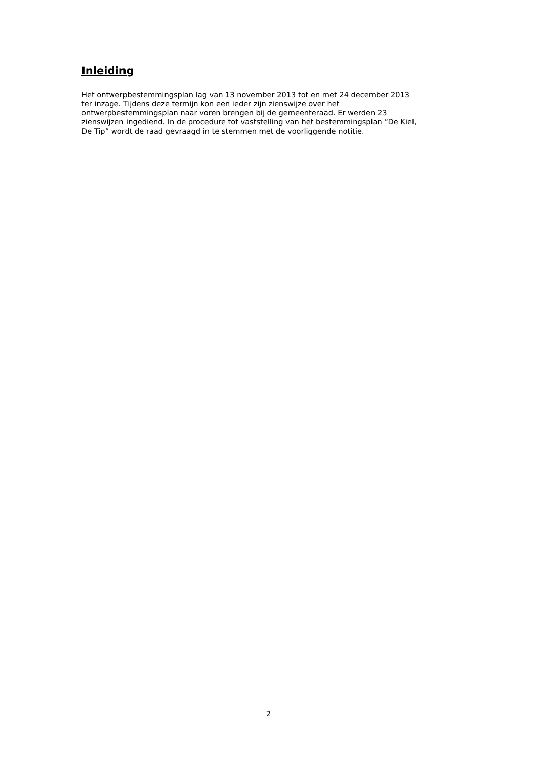Inleiding
Het ontwerpbestemmingsplan lag van 13 november 2013 tot en met 24 december 2013
ter inzage. Tijdens deze termijn kon een ieder zijn zienswijze over het
ontwerpbestemmingsplan naar voren brengen bij de gemeenteraad. Er werden 23
zienswijzen ingediend. In de procedure tot vaststelling van het bestemmingsplan “De Kiel,
De Tip” wordt de raad gevraagd in te stemmen met de voorliggende notitie.
2